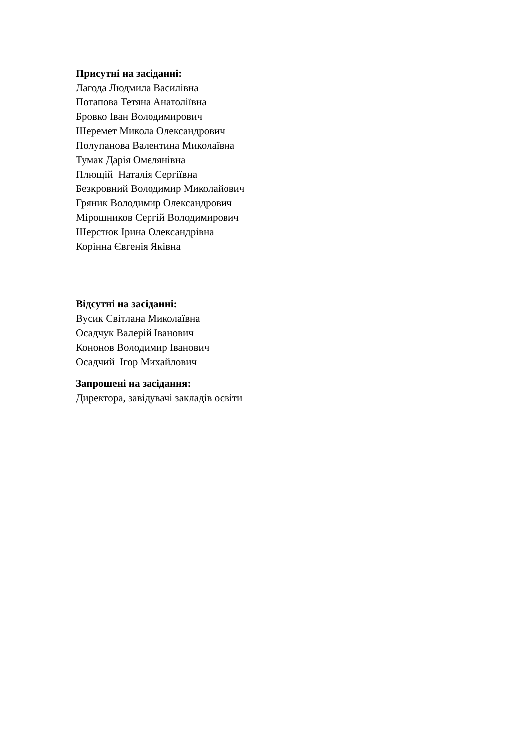Присутні на засіданні:
Лагода Людмила Василівна
Потапова Тетяна Анатоліївна
Бровко Іван Володимирович
Шеремет Микола Олександрович
Полупанова Валентина Миколаївна
Тумак Дарія Омелянівна
Плющій Наталія Сергіївна
Безкровний Володимир Миколайович
Гряник Володимир Олександрович
Мірошников Сергій Володимирович
Шерстюк Ірина Олександрівна
Корінна Євгенія Яківна
Відсутні на засіданні:
Вусик Світлана Миколаївна
Осадчук Валерій Іванович
Кононов Володимир Іванович
Осадчий Ігор Михайлович
Запрошені на засідання:
Директора, завідувачі закладів освіти